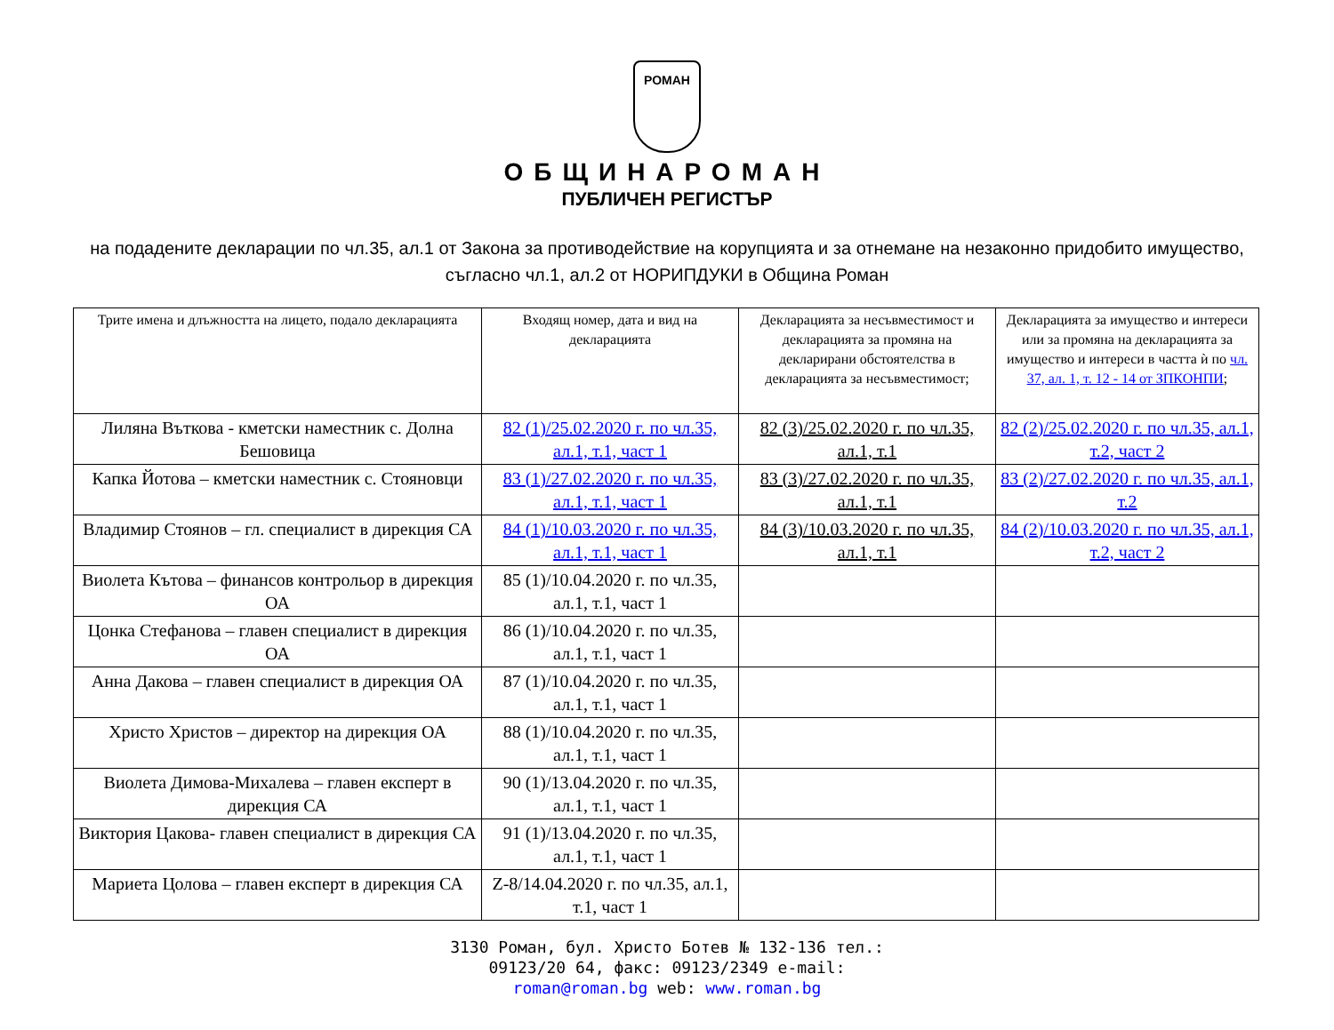РОМАН
ОБЩИНАРОМАН
ПУБЛИЧЕН РЕГИСТЪР
на подадените декларации по чл.35, ал.1 от Закона за противодействие на корупцията и за отнемане на незаконно придобито имущество, съгласно чл.1, ал.2 от НОРИПДУКИ в Община Роман
| Трите имена и длъжността на лицето, подало декларацията | Входящ номер, дата и вид на декларацията | Декларацията за несъвместимост и декларацията за промяна на декларирани обстоятелства в декларацията за несъвместимост; | Декларацията за имущество и интереси или за промяна на декларацията за имущество и интереси в частта ѝ по чл. 37, ал. 1, т. 12 - 14 от ЗПКОНПИ ; |
| --- | --- | --- | --- |
| Лиляна Въткова - кметски наместник с. Долна Бешовица | 82 (1)/25.02.2020 г. по чл.35, ал.1, т.1, част 1 | 82 (3)/25.02.2020 г. по чл.35, ал.1, т.1 | 82 (2)/25.02.2020 г. по чл.35, ал.1, т.2, част 2 |
| Капка Йотова – кметски наместник с. Стояновци | 83 (1)/27.02.2020 г. по чл.35, ал.1, т.1, част 1 | 83 (3)/27.02.2020 г. по чл.35, ал.1, т.1 | 83 (2)/27.02.2020 г. по чл.35, ал.1, т.2 |
| Владимир Стоянов – гл. специалист в дирекция СА | 84 (1)/10.03.2020 г. по чл.35, ал.1, т.1, част 1 | 84 (3)/10.03.2020 г. по чл.35, ал.1, т.1 | 84 (2)/10.03.2020 г. по чл.35, ал.1, т.2, част 2 |
| Виолета Кътова – финансов контрольор в дирекция ОА | 85 (1)/10.04.2020 г. по чл.35, ал.1, т.1, част 1 | | |
| Цонка Стефанова – главен специалист в дирекция ОА | 86 (1)/10.04.2020 г. по чл.35, ал.1, т.1, част 1 | | |
| Анна Дакова – главен специалист в дирекция ОА | 87 (1)/10.04.2020 г. по чл.35, ал.1, т.1, част 1 | | |
| Христо Христов – директор на дирекция ОА | 88 (1)/10.04.2020 г. по чл.35, ал.1, т.1, част 1 | | |
| Виолета Димова-Михалева – главен експерт в дирекция СА | 90 (1)/13.04.2020 г. по чл.35, ал.1, т.1, част 1 | | |
| Виктория Цакова- главен специалист в дирекция СА | 91 (1)/13.04.2020 г. по чл.35, ал.1, т.1, част 1 | | |
| Мариета Цолова – главен експерт в дирекция СА | Z-8/14.04.2020 г. по чл.35, ал.1, т.1, част 1 | | |
3130 Роман, бул. Христо Ботев № 132-136 тел.:
09123/20 64, факс: 09123/2349 e-mail:
roman@roman.bg web: www.roman.bg